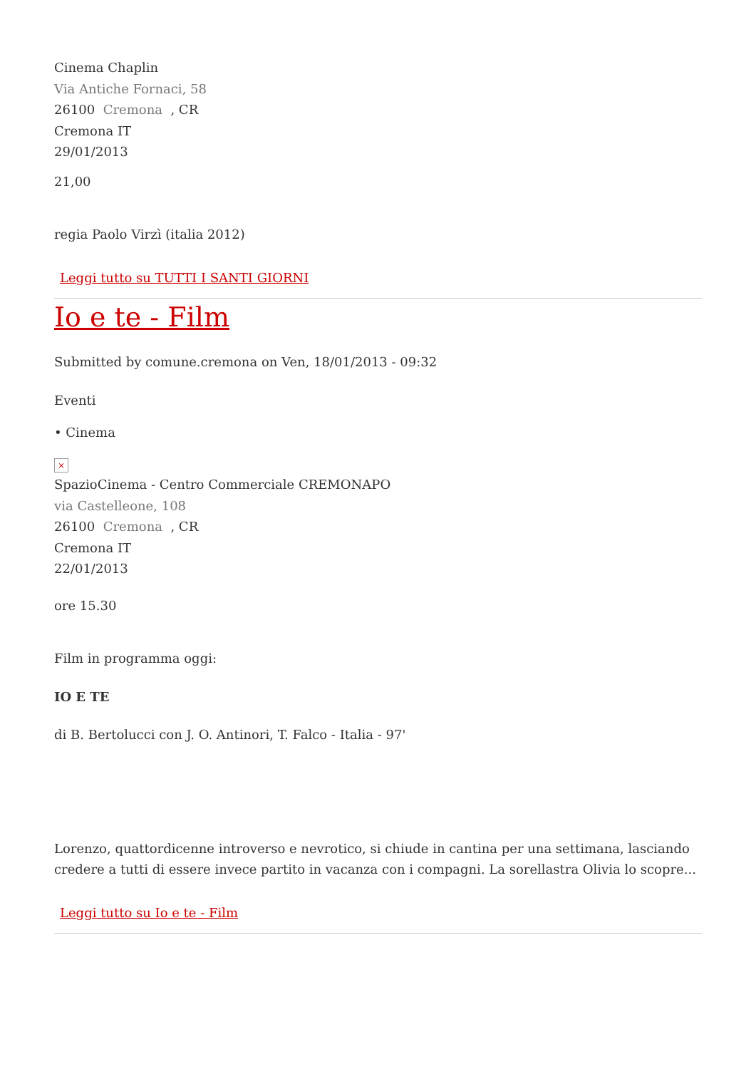Cinema Chaplin
Via Antiche Fornaci, 58
26100 Cremona , CR
Cremona IT
29/01/2013
21,00
regia Paolo Virzì (italia 2012)
Leggi tutto su TUTTI I SANTI GIORNI
Io e te - Film
Submitted by comune.cremona on Ven, 18/01/2013 - 09:32
Eventi
• Cinema
×
SpazioCinema - Centro Commerciale CREMONAPO
via Castelleone, 108
26100 Cremona , CR
Cremona IT
22/01/2013
ore 15.30
Film in programma oggi:
IO E TE
di B. Bertolucci con J. O. Antinori, T. Falco - Italia - 97'
Lorenzo, quattordicenne introverso e nevrotico, si chiude in cantina per una settimana, lasciando credere a tutti di essere invece partito in vacanza con i compagni. La sorellastra Olivia lo scopre...
Leggi tutto su Io e te - Film